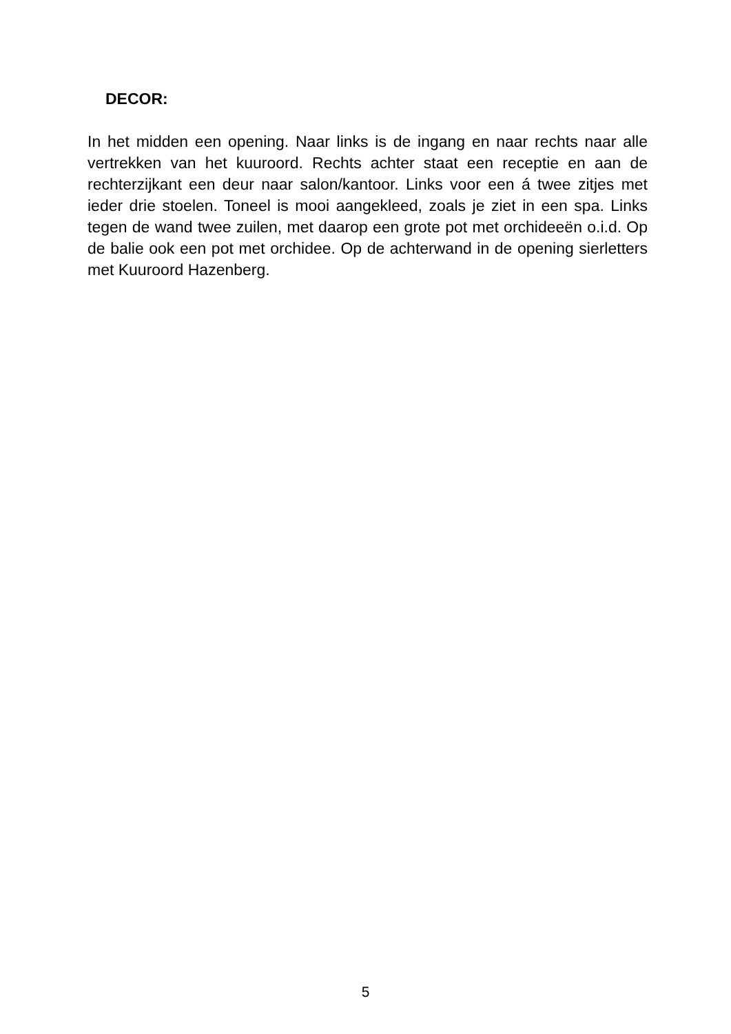DECOR:
In het midden een opening. Naar links is de ingang en naar rechts naar alle vertrekken van het kuuroord. Rechts achter staat een receptie en aan de rechterzijkant een deur naar salon/kantoor. Links voor een á twee zitjes met ieder drie stoelen. Toneel is mooi aangekleed, zoals je ziet in een spa. Links tegen de wand twee zuilen, met daarop een grote pot met orchideeën o.i.d. Op de balie ook een pot met orchidee. Op de achterwand in de opening sierletters met Kuuroord Hazenberg.
5